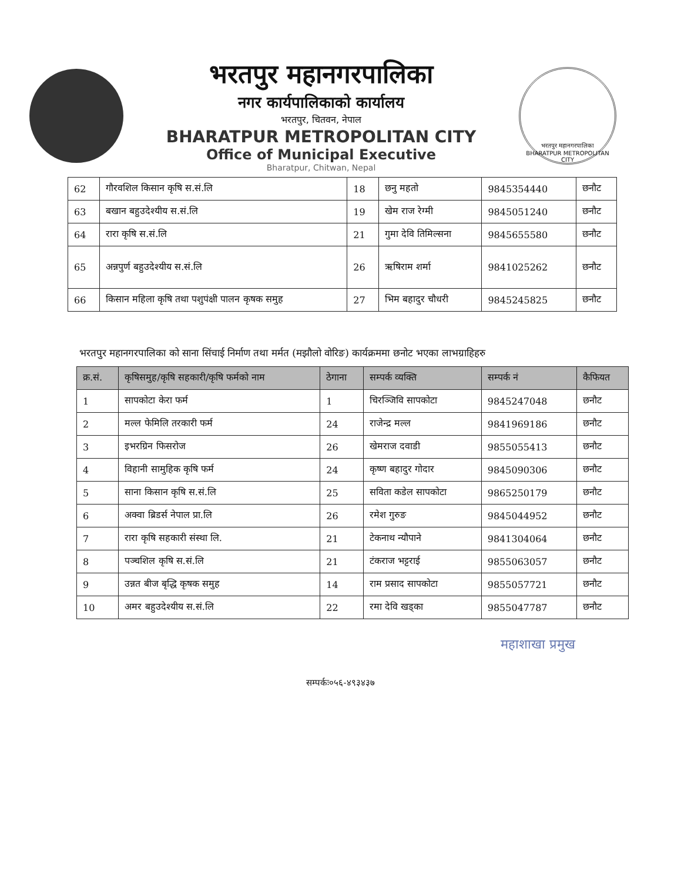भरतपुर महानगरपालिका
नगर कार्यपालिकाको कार्यालय
भरतपुर, चितवन, नेपाल
BHARATPUR METROPOLITAN CITY
Office of Municipal Executive
Bharatpur, Chitwan, Nepal
भरतपुर महानगरपालिका
BHARATPUR METROPOLITAN CITY
| 62 | गौरवशिल किसान कृषि स.सं.लि | 18 | छनु महतो | 9845354440 | छनौट |
| 63 | बखान बहुउदेश्यीय स.सं.लि | 19 | खेम राज रेग्मी | 9845051240 | छनौट |
| 64 | रारा कृषि स.सं.लि | 21 | गुमा देवि तिमिल्सना | 9845655580 | छनौट |
| 65 | अन्नपुर्ण बहुउदेश्यीय स.सं.लि | 26 | ऋषिराम शर्मा | 9841025262 | छनौट |
| 66 | किसान महिला कृषि तथा पशुपंक्षी पालन कृषक समुह | 27 | भिम बहादुर चौधरी | 9845245825 | छनौट |
भरतपुर महानगरपालिका को साना सिंचाई निर्माण तथा मर्मत (मझौलो वोरिङ) कार्यक्रममा छनोट भएका लाभग्राहिहरु
| क्र.सं. | कृषिसमुह/कृषि सहकारी/कृषि फर्मको नाम | ठेगाना | सम्पर्क व्यक्ति | सम्पर्क नं | कैफियत |
| --- | --- | --- | --- | --- | --- |
| 1 | सापकोटा केरा फर्म | 1 | चिरञ्जिवि सापकोटा | 9845247048 | छनौट |
| 2 | मल्ल फेमिलि तरकारी फर्म | 24 | राजेन्द्र मल्ल | 9841969186 | छनौट |
| 3 | इभरग्रिन फिसरोज | 26 | खेमराज दवाडी | 9855055413 | छनौट |
| 4 | विहानी सामुहिक कृषि फर्म | 24 | कृष्ण बहादुर गोदार | 9845090306 | छनौट |
| 5 | साना किसान कृषि स.सं.लि | 25 | सविता कडेल सापकोटा | 9865250179 | छनौट |
| 6 | अक्वा ब्रिडर्स नेपाल प्रा.लि | 26 | रमेश गुरुङ | 9845044952 | छनौट |
| 7 | रारा कृषि सहकारी संस्था लि. | 21 | टेकनाथ न्यौपाने | 9841304064 | छनौट |
| 8 | पञ्चशिल कृषि स.सं.लि | 21 | टंकराज भट्टराई | 9855063057 | छनौट |
| 9 | उन्नत बीज बृद्धि कृषक समुह | 14 | राम प्रसाद सापकोटा | 9855057721 | छनौट |
| 10 | अमर बहुउदेश्यीय स.सं.लि | 22 | रमा देवि खड्का | 9855047787 | छनौट |
महाशाखा प्रमुख
सम्पर्कः०५६-४९३४३७